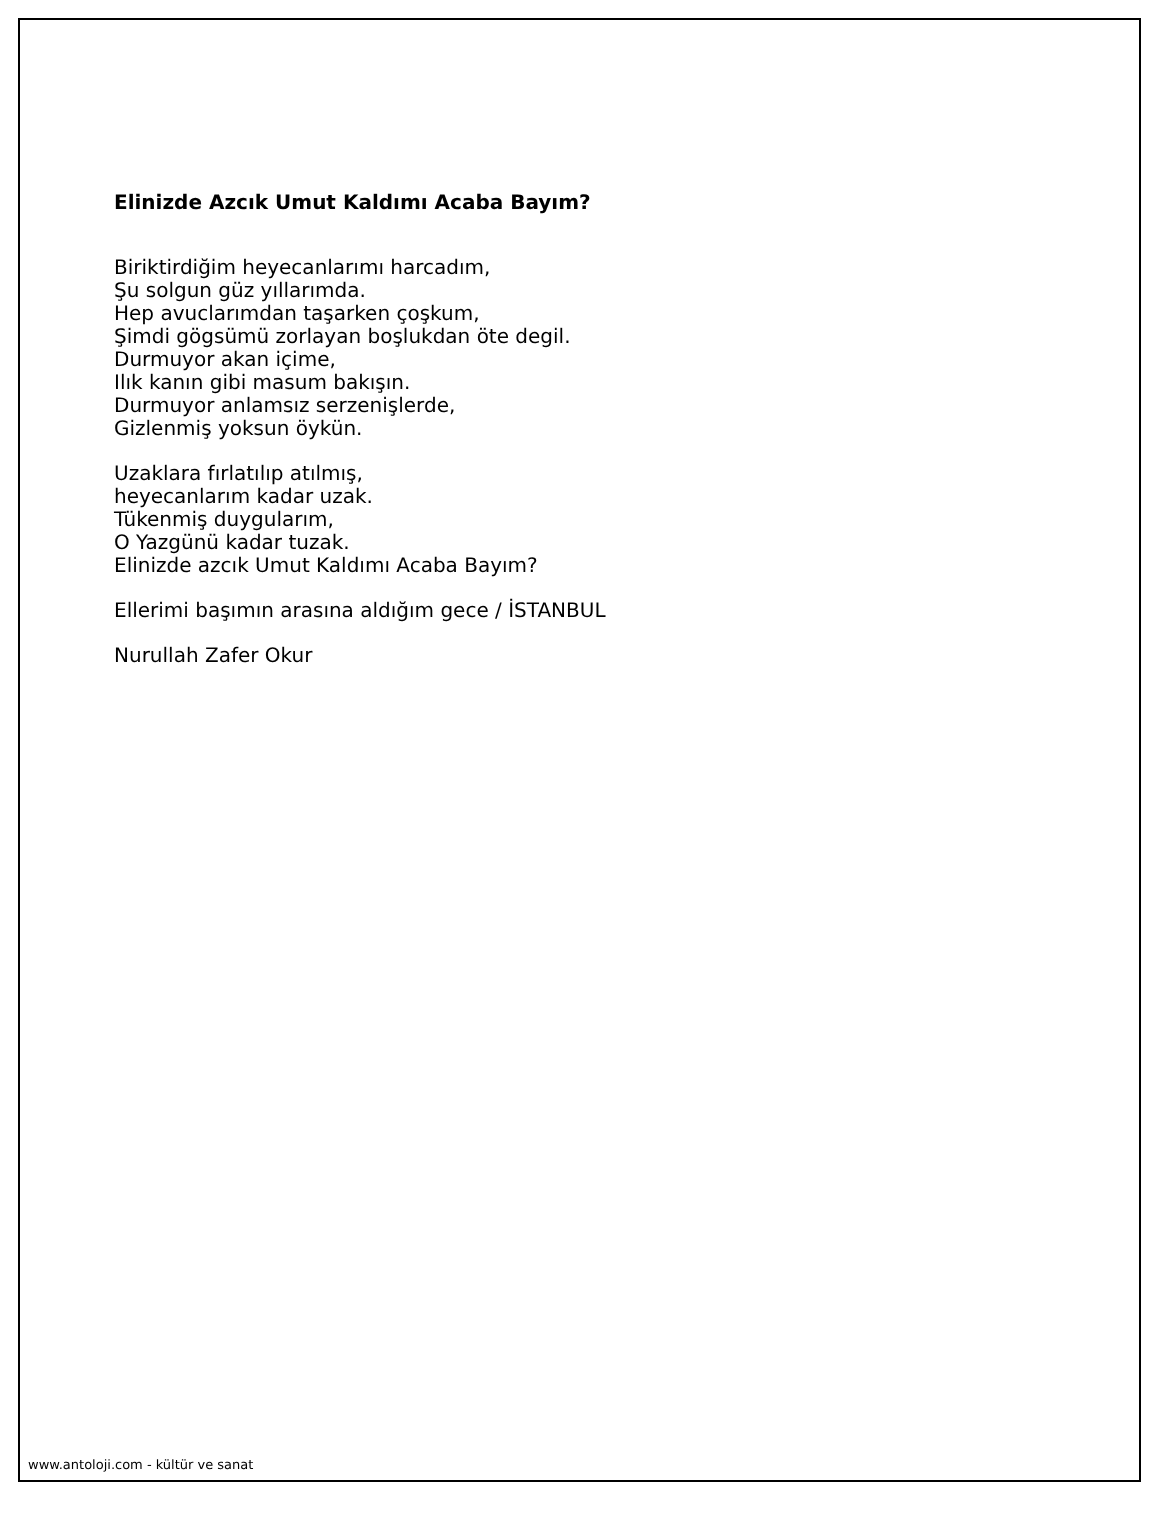Elinizde Azcık Umut Kaldımı Acaba Bayım?
Biriktirdiğim heyecanlarımı harcadım,
Şu solgun güz yıllarımda.
Hep avuclarımdan taşarken çoşkum,
Şimdi gögsümü zorlayan boşlukdan öte degil.
Durmuyor akan içime,
Ilık kanın gibi masum bakışın.
Durmuyor anlamsız serzenişlerde,
Gizlenmiş yoksun öykün.
Uzaklara fırlatılıp atılmış,
heyecanlarım kadar uzak.
Tükenmiş duygularım,
O Yazgünü kadar tuzak.
Elinizde azcık Umut Kaldımı Acaba Bayım?
Ellerimi başımın arasına aldığım gece / İSTANBUL
Nurullah Zafer Okur
www.antoloji.com - kültür ve sanat